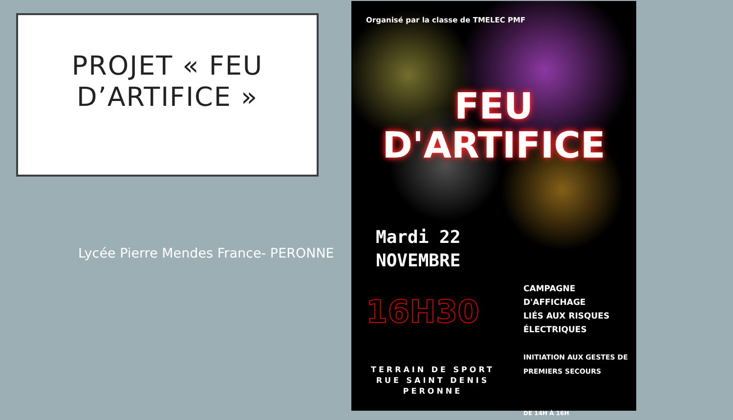PROJET « FEU D’ARTIFICE »
Lycée Pierre Mendes France- PERONNE
Organisé par la classe de TMELEC PMF
FEU
D'ARTIFICE
Mardi 22
NOVEMBRE
16H30
CAMPAGNE D'AFFICHAGE
LIÉS AUX RISQUES
ÉLECTRIQUES
INITIATION AUX GESTES DE
PREMIERS SECOURS
DE 14H À 16H
TERRAIN DE SPORT
RUE SAINT DENIS
PERONNE